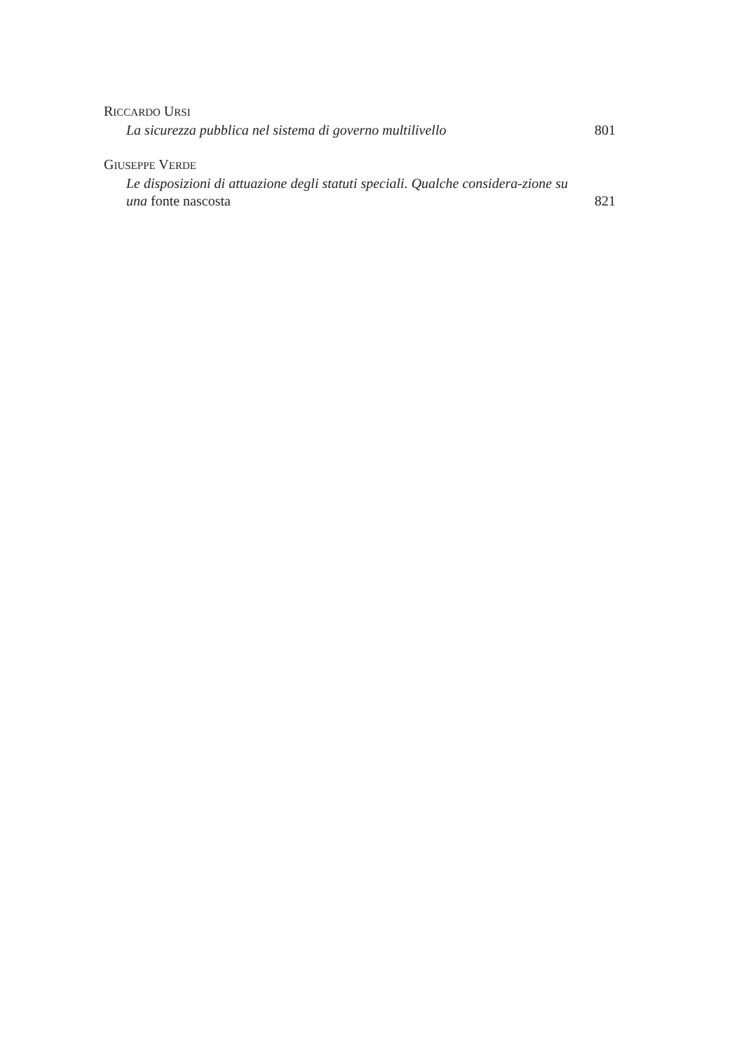RICCARDO URSI
La sicurezza pubblica nel sistema di governo multilivello 801
GIUSEPPE VERDE
Le disposizioni di attuazione degli statuti speciali. Qualche considera-zione su una fonte nascosta 821